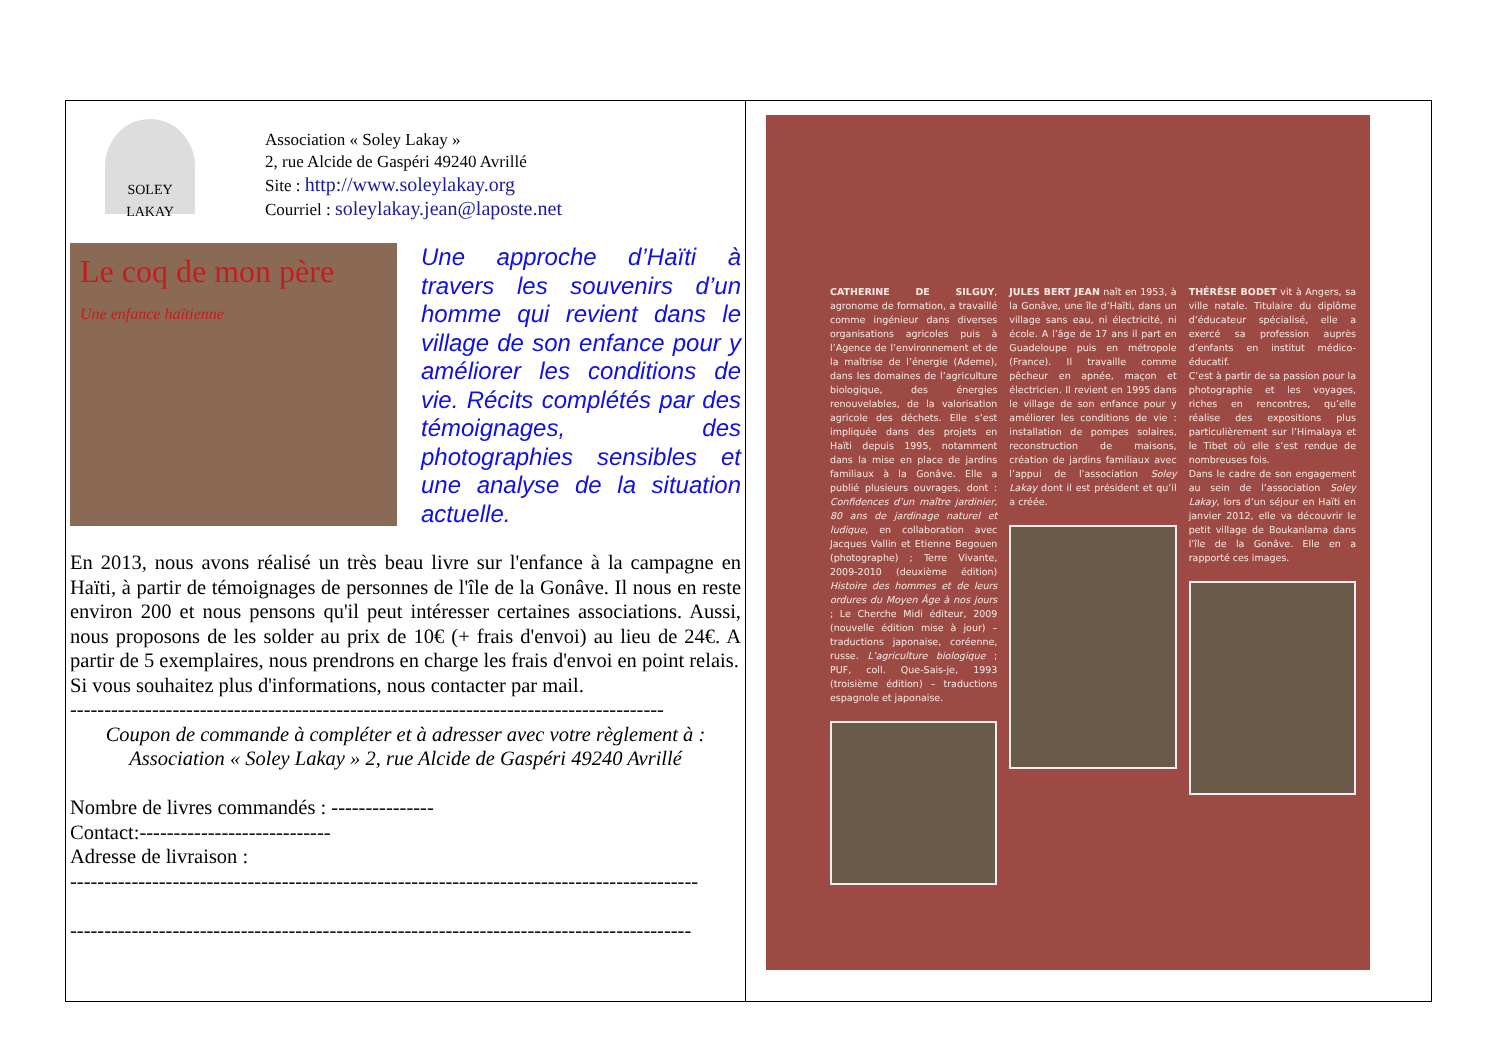SOLEY LAKAY
Association « Soley Lakay »
2, rue Alcide de Gaspéri 49240 Avrillé
Site : http://www.soleylakay.org
Courriel : soleylakay.jean@laposte.net
Le coq de mon père
Une enfance haïtienne
Une approche d’Haïti à travers les souvenirs d’un homme qui revient dans le village de son enfance pour y améliorer les conditions de vie. Récits complétés par des témoignages, des photographies sensibles et une analyse de la situation actuelle.
En 2013, nous avons réalisé un très beau livre sur l'enfance à la campagne en Haïti, à partir de témoignages de personnes de l'île de la Gonâve. Il nous en reste environ 200 et nous pensons qu'il peut intéresser certaines associations. Aussi, nous proposons de les solder au prix de 10€ (+ frais d'envoi) au lieu de 24€. A partir de 5 exemplaires, nous prendrons en charge les frais d'envoi en point relais.
Si vous souhaitez plus d'informations, nous contacter par mail.
---------------------------------------------------------------------------------------
Coupon de commande à compléter et à adresser avec votre règlement à :
Association « Soley Lakay » 2, rue Alcide de Gaspéri 49240 Avrillé
Nombre de livres commandés : ---------------
Contact:----------------------------
Adresse de livraison :
--------------------------------------------------------------------------------------------
-------------------------------------------------------------------------------------------
CATHERINE DE SILGUY, agronome de formation, a travaillé comme ingénieur dans diverses organisations agricoles puis à l’Agence de l’environnement et de la maîtrise de l’énergie (Ademe), dans les domaines de l’agriculture biologique, des énergies renouvelables, de la valorisation agricole des déchets. Elle s’est impliquée dans des projets en Haïti depuis 1995, notamment dans la mise en place de jardins familiaux à la Gonâve. Elle a publié plusieurs ouvrages, dont : Confidences d’un maître jardinier, 80 ans de jardinage naturel et ludique, en collaboration avec Jacques Vallin et Etienne Begouen (photographe) ; Terre Vivante, 2009-2010 (deuxième édition) Histoire des hommes et de leurs ordures du Moyen Âge à nos jours ; Le Cherche Midi éditeur, 2009 (nouvelle édition mise à jour) – traductions japonaise, coréenne, russe. L’agriculture biologique ; PUF, coll. Que-Sais-je, 1993 (troisième édition) – traductions espagnole et japonaise.
JULES BERT JEAN naît en 1953, à la Gonâve, une île d’Haïti, dans un village sans eau, ni électricité, ni école. A l’âge de 17 ans il part en Guadeloupe puis en métropole (France). Il travaille comme pêcheur en apnée, maçon et électricien. Il revient en 1995 dans le village de son enfance pour y améliorer les conditions de vie : installation de pompes solaires, reconstruction de maisons, création de jardins familiaux avec l’appui de l’association Soley Lakay dont il est président et qu’il a créée.
THÉRÈSE BODET vit à Angers, sa ville natale. Titulaire du diplôme d’éducateur spécialisé, elle a exercé sa profession auprès d’enfants en institut médico-éducatif.
C’est à partir de sa passion pour la photographie et les voyages, riches en rencontres, qu’elle réalise des expositions plus particulièrement sur l’Himalaya et le Tibet où elle s’est rendue de nombreuses fois.
Dans le cadre de son engagement au sein de l’association Soley Lakay, lors d’un séjour en Haïti en janvier 2012, elle va découvrir le petit village de Boukanlama dans l’île de la Gonâve. Elle en a rapporté ces images.